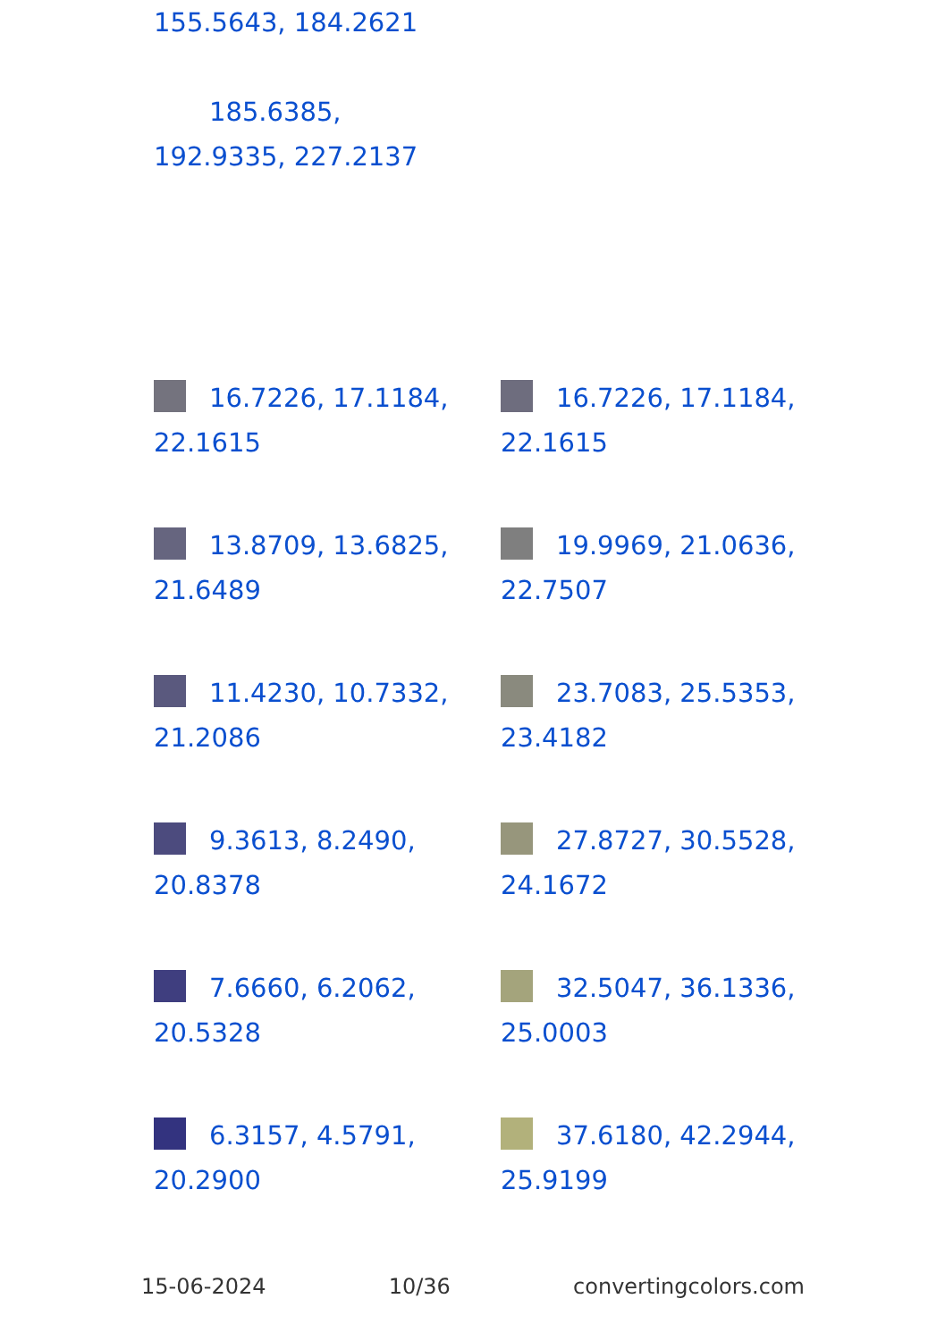155.5643, 184.2621
185.6385,
192.9335, 227.2137
16.7226, 17.1184, 22.1615
16.7226, 17.1184, 22.1615
13.8709, 13.6825, 21.6489
19.9969, 21.0636, 22.7507
11.4230, 10.7332, 21.2086
23.7083, 25.5353, 23.4182
9.3613, 8.2490, 20.8378
27.8727, 30.5528, 24.1672
7.6660, 6.2062, 20.5328
32.5047, 36.1336, 25.0003
6.3157, 4.5791, 20.2900
37.6180, 42.2944, 25.9199
15-06-2024 10/36 convertingcolors.com